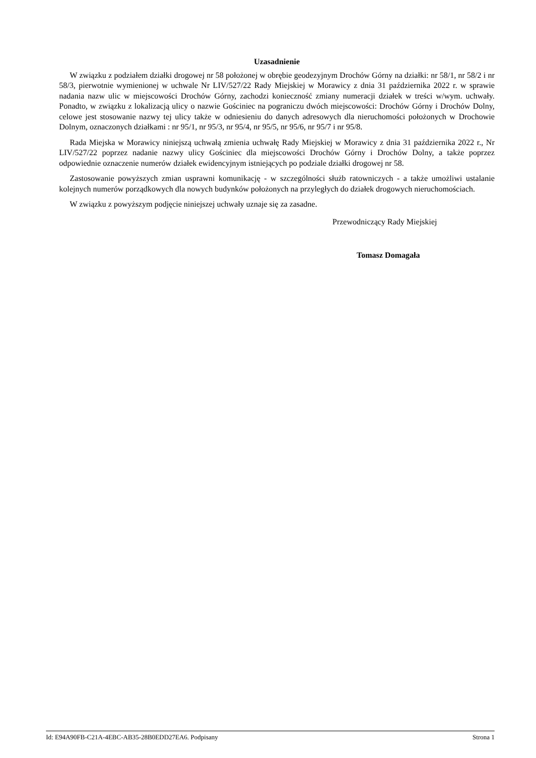Uzasadnienie
W związku z podziałem działki drogowej nr 58 położonej w obrębie geodezyjnym Drochów Górny na działki: nr 58/1, nr 58/2 i nr 58/3, pierwotnie wymienionej w uchwale Nr LIV/527/22 Rady Miejskiej w Morawicy z dnia 31 października 2022 r. w sprawie nadania nazw ulic w miejscowości Drochów Górny, zachodzi konieczność zmiany numeracji działek w treści w/wym. uchwały. Ponadto, w związku z lokalizacją ulicy o nazwie Gościniec na pograniczu dwóch miejscowości: Drochów Górny i Drochów Dolny, celowe jest stosowanie nazwy tej ulicy także w odniesieniu do danych adresowych dla nieruchomości położonych w Drochowie Dolnym, oznaczonych działkami : nr 95/1, nr 95/3, nr 95/4, nr 95/5, nr 95/6, nr 95/7 i nr 95/8.
Rada Miejska w Morawicy niniejszą uchwałą zmienia uchwałę Rady Miejskiej w Morawicy z dnia 31 października 2022 r., Nr LIV/527/22 poprzez nadanie nazwy ulicy Gościniec dla miejscowości Drochów Górny i Drochów Dolny, a także poprzez odpowiednie oznaczenie numerów działek ewidencyjnym istniejących po podziale działki drogowej nr 58.
Zastosowanie powyższych zmian usprawni komunikację - w szczególności służb ratowniczych - a także umożliwi ustalanie kolejnych numerów porządkowych dla nowych budynków położonych na przyległych do działek drogowych nieruchomościach.
W związku z powyższym podjęcie niniejszej uchwały uznaje się za zasadne.
Przewodniczący Rady Miejskiej
Tomasz Domagała
Id: E94A90FB-C21A-4EBC-AB35-28B0EDD27EA6. Podpisany Strona 1